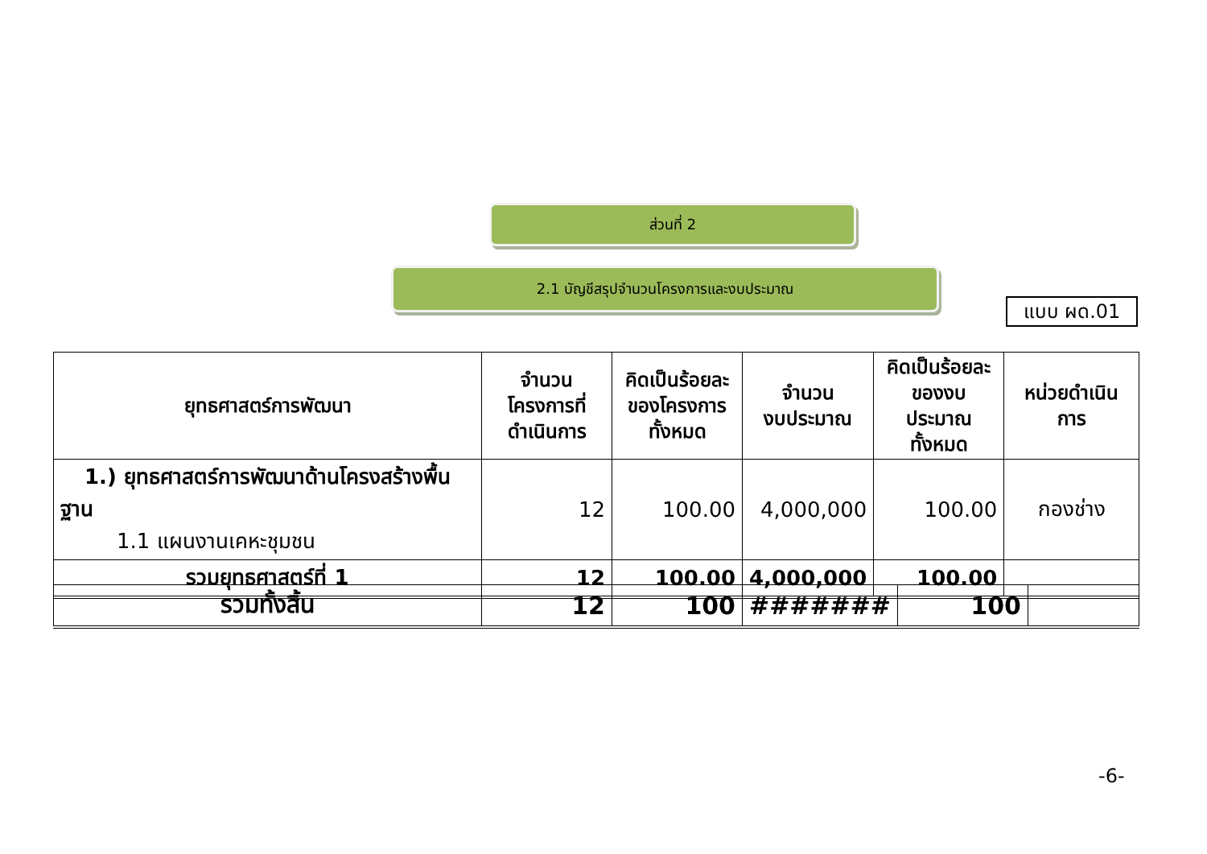ส่วนที่ 2
2.1 บัญชีสรุปจำนวนโครงการและงบประมาณ
แบบ ผด.01
| ยุทธศาสตร์การพัฒนา | จำนวน โครงการที่ ดำเนินการ | คิดเป็นร้อยละ ของโครงการ ทั้งหมด | จำนวน งบประมาณ | คิดเป็นร้อยละ ของงบประมาณ ทั้งหมด | หน่วยดำเนินการ |
| --- | --- | --- | --- | --- | --- |
| 1.) ยุทธศาสตร์การพัฒนาด้านโครงสร้างพื้นฐาน 1.1 แผนงานเคหะชุมชน | 12 | 100.00 | 4,000,000 | 100.00 | กองช่าง |
| รวมยุทธศาสตร์ที่ 1 | 12 | 100.00 | 4,000,000 | 100.00 | |
| รวมทั้งสิ้น | 12 | 100 | ####### | 100 | |
-6-